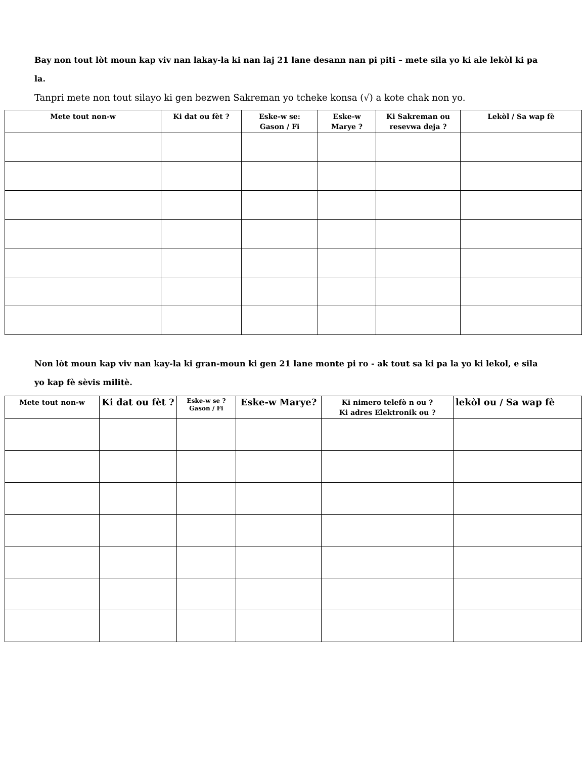Bay non tout lòt moun kap viv nan lakay-la ki nan laj 21 lane desann nan pi piti – mete sila yo ki ale lekòl ki pa la.
Tanpri mete non tout silayo ki gen bezwen Sakreman yo tcheke konsa (√) a kote chak non yo.
| Mete tout non-w | Ki dat ou fèt ? | Eske-w se: Gason / Fi | Eske-w Marye ? | Ki Sakreman ou resevwa deja ? | Lekòl / Sa wap fè |
| --- | --- | --- | --- | --- | --- |
Non lòt moun kap viv nan kay-la ki gran-moun ki gen 21 lane monte pi ro - ak tout sa ki pa la yo ki lekol, e sila yo kap fè sèvis militè.
| Mete tout non-w | Ki dat ou fèt ? | Eske-w se ? Gason / Fi | Eske-w Marye? | Ki nimero telefò n ou ? Ki adres Elektronik ou ? | lekòl ou / Sa wap fè |
| --- | --- | --- | --- | --- | --- |